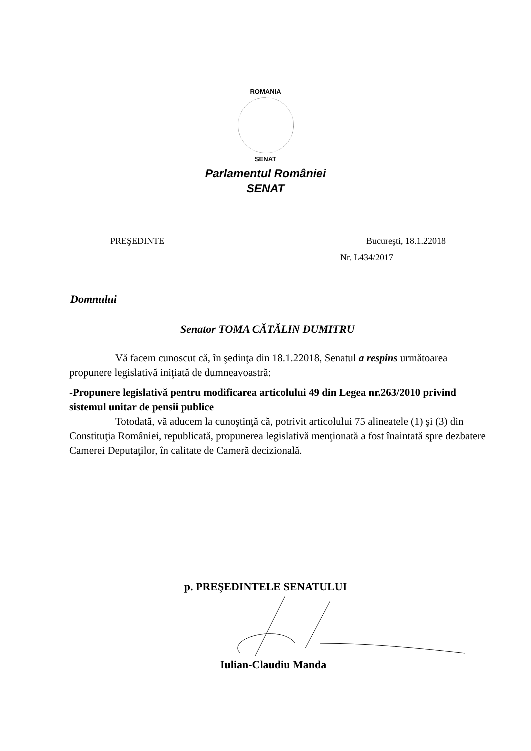ROMANIA
SENAT
Parlamentul României
SENAT
PREŞEDINTE Bucureşti, 18.1.22018
Nr. L434/2017
Domnului
Senator TOMA CĂTĂLIN DUMITRU
Vă facem cunoscut că, în şedinţa din 18.1.22018, Senatul a respins următoarea propunere legislativă iniţiată de dumneavoastră:
-Propunere legislativă pentru modificarea articolului 49 din Legea nr.263/2010 privind sistemul unitar de pensii publice
Totodată, vă aducem la cunoştinţă că, potrivit articolului 75 alineatele (1) şi (3) din Constituţia României, republicată, propunerea legislativă menţionată a fost înaintată spre dezbatere Camerei Deputaţilor, în calitate de Cameră decizională.
p. PREŞEDINTELE SENATULUI
Iulian-Claudiu Manda